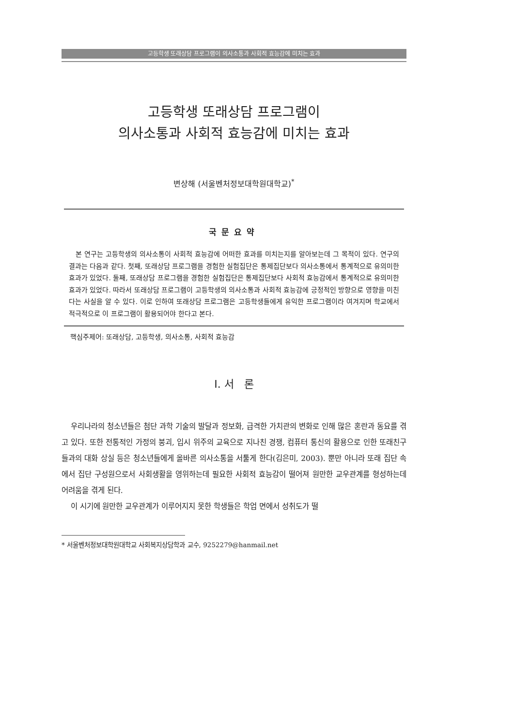고등학생 또래상담 프로그램이 의사소통과 사회적 효능감에 미치는 효과
고등학생 또래상담 프로그램이
의사소통과 사회적 효능감에 미치는 효과
변상해 (서울벤처정보대학원대학교)<sup>*</sup>
국문요약
본 연구는 고등학생의 의사소통이 사회적 효능감에 어떠한 효과를 미치는지를 알아보는데 그 목적이 있다. 연구의 결과는 다음과 같다. 첫째, 또래상담 프로그램을 경험한 실험집단은 통제집단보다 의사소통에서 통계적으로 유의미한 효과가 있었다. 둘째, 또래상담 프로그램을 경험한 실험집단은 통제집단보다 사회적 효능감에서 통계적으로 유의미한 효과가 있었다. 따라서 또래상담 프로그램이 고등학생의 의사소통과 사회적 효능감에 긍정적인 방향으로 영향을 미친다는 사실을 알 수 있다. 이로 인하여 또래상담 프로그램은 고등학생들에게 유익한 프로그램이라 여겨지며 학교에서 적극적으로 이 프로그램이 활용되어야 한다고 본다.
핵심주제어: 또래상담, 고등학생, 의사소통, 사회적 효능감
Ⅰ. 서 론
우리나라의 청소년들은 첨단 과학 기술의 발달과 정보화, 급격한 가치관의 변화로 인해 많은 혼란과 동요를 겪고 있다. 또한 전통적인 가정의 붕괴, 입시 위주의 교육으로 지나친 경쟁, 컴퓨터 통신의 활용으로 인한 또래친구들과의 대화 상실 등은 청소년들에게 올바른 의사소통을 서툴게 한다(김은미, 2003). 뿐만 아니라 또래 집단 속에서 집단 구성원으로서 사회생활을 영위하는데 필요한 사회적 효능감이 떨어져 원만한 교우관계를 형성하는데 어려움을 겪게 된다.
이 시기에 원만한 교우관계가 이루어지지 못한 학생들은 학업 면에서 성취도가 떨
* 서울벤처정보대학원대학교 사회복지상담학과 교수, 9252279@hanmail.net